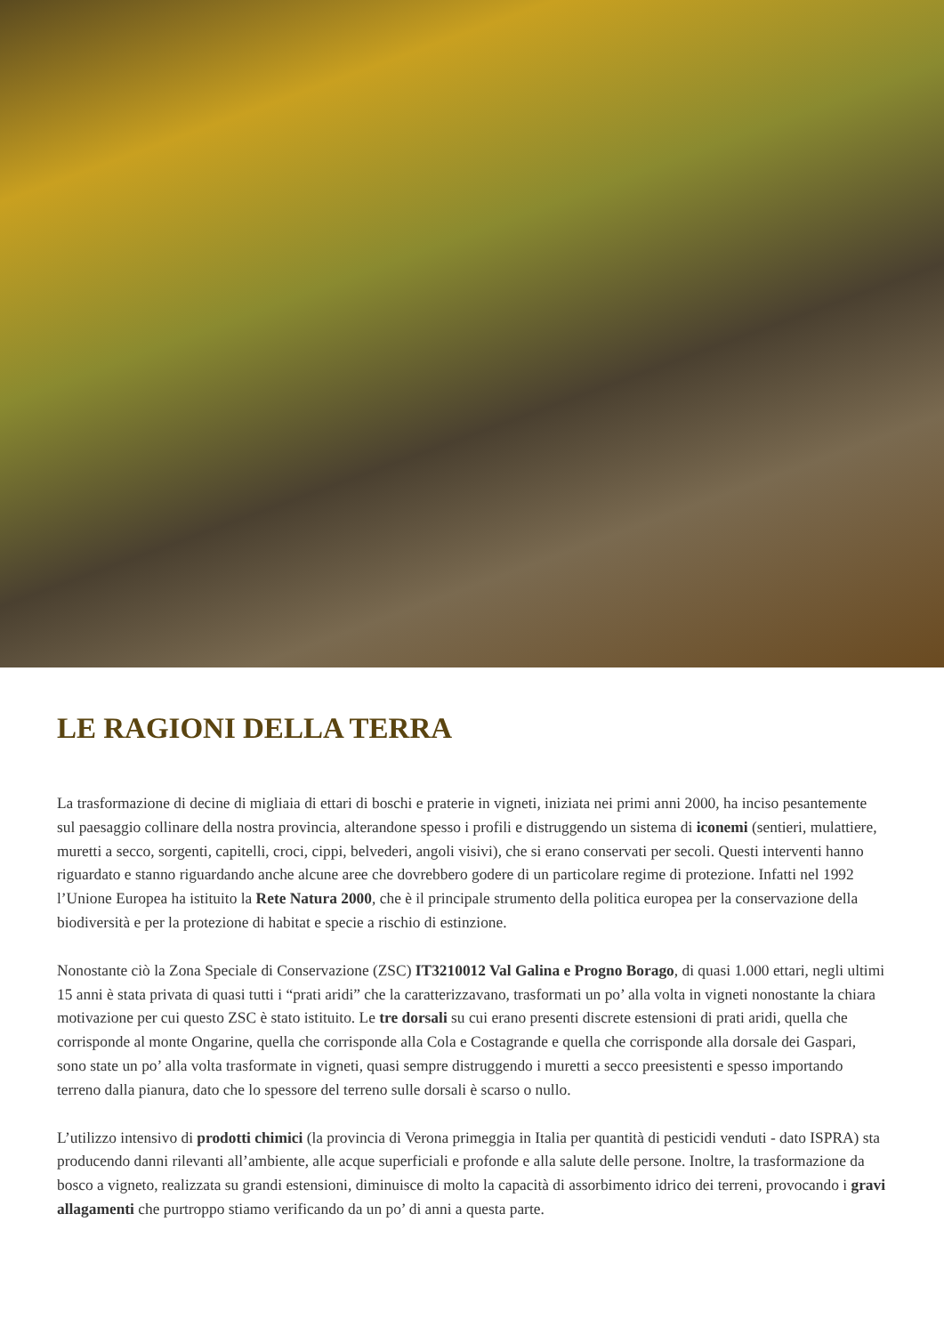LE RAGIONI DELLA TERRA
La trasformazione di decine di migliaia di ettari di boschi e praterie in vigneti, iniziata nei primi anni 2000, ha inciso pesantemente sul paesaggio collinare della nostra provincia, alterandone spesso i profili e distruggendo un sistema di iconemi (sentieri, mulattiere, muretti a secco, sorgenti, capitelli, croci, cippi, belvederi, angoli visivi), che si erano conservati per secoli. Questi interventi hanno riguardato e stanno riguardando anche alcune aree che dovrebbero godere di un particolare regime di protezione. Infatti nel 1992 l’Unione Europea ha istituito la Rete Natura 2000, che è il principale strumento della politica europea per la conservazione della biodiversità e per la protezione di habitat e specie a rischio di estinzione.
Nonostante ciò la Zona Speciale di Conservazione (ZSC) IT3210012 Val Galina e Progno Borago, di quasi 1.000 ettari, negli ultimi 15 anni è stata privata di quasi tutti i “prati aridi” che la caratterizzavano, trasformati un po’ alla volta in vigneti nonostante la chiara motivazione per cui questo ZSC è stato istituito. Le tre dorsali su cui erano presenti discrete estensioni di prati aridi, quella che corrisponde al monte Ongarine, quella che corrisponde alla Cola e Costagrande e quella che corrisponde alla dorsale dei Gaspari, sono state un po’ alla volta trasformate in vigneti, quasi sempre distruggendo i muretti a secco preesistenti e spesso importando terreno dalla pianura, dato che lo spessore del terreno sulle dorsali è scarso o nullo.
L’utilizzo intensivo di prodotti chimici (la provincia di Verona primeggia in Italia per quantità di pesticidi venduti - dato ISPRA) sta producendo danni rilevanti all’ambiente, alle acque superficiali e profonde e alla salute delle persone. Inoltre, la trasformazione da bosco a vigneto, realizzata su grandi estensioni, diminuisce di molto la capacità di assorbimento idrico dei terreni, provocando i gravi allagamenti che purtroppo stiamo verificando da un po’ di anni a questa parte.